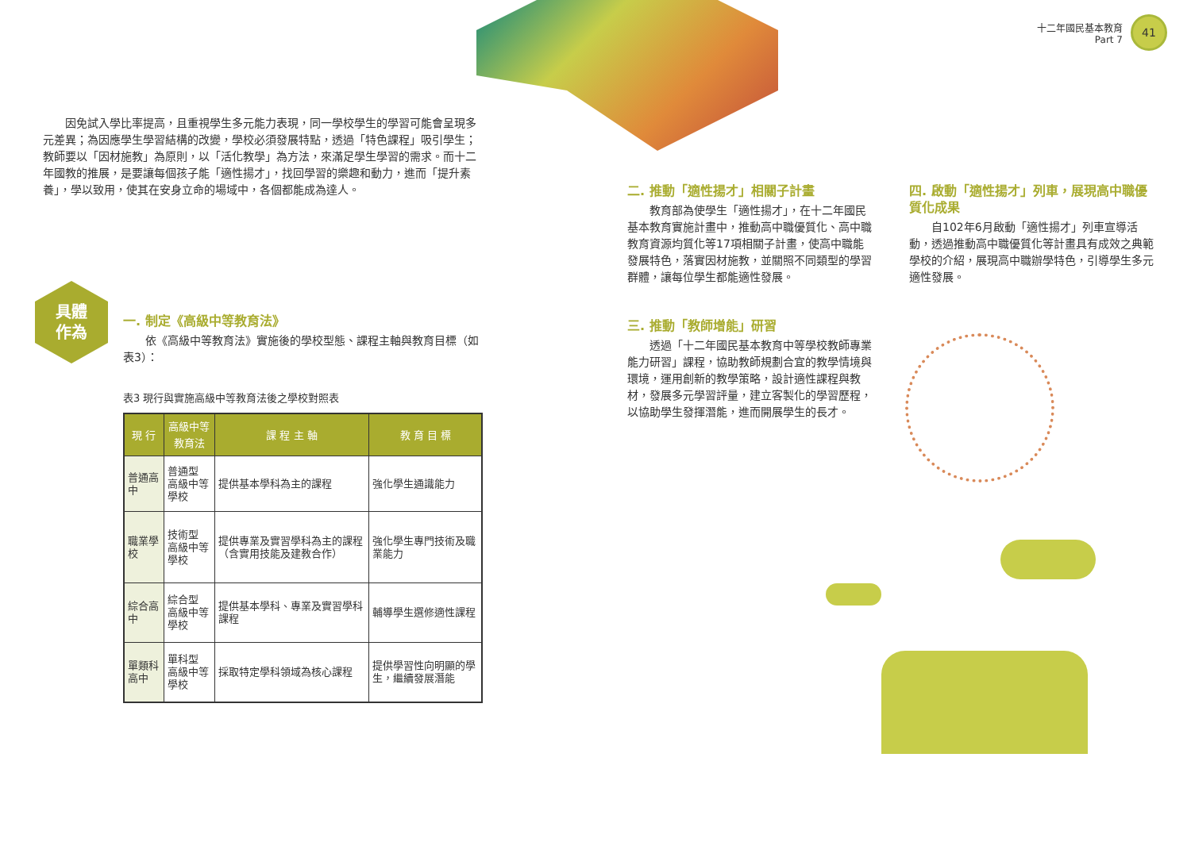十二年國民基本教育
Part 7
41
因免試入學比率提高，且重視學生多元能力表現，同一學校學生的學習可能會呈現多元差異；為因應學生學習結構的改變，學校必須發展特點，透過「特色課程」吸引學生；教師要以「因材施教」為原則，以「活化教學」為方法，來滿足學生學習的需求。而十二年國教的推展，是要讓每個孩子能「適性揚才」，找回學習的樂趣和動力，進而「提升素養」，學以致用，使其在安身立命的場域中，各個都能成為達人。
具體
作為
一. 制定《高級中等教育法》
依《高級中等教育法》實施後的學校型態、課程主軸與教育目標（如表3）：
表3 現行與實施高級中等教育法後之學校對照表
| 現 行 | 高級中等教育法 | 課 程 主 軸 | 教 育 目 標 |
| --- | --- | --- | --- |
| 普通高中 | 普通型 高級中等學校 | 提供基本學科為主的課程 | 強化學生通識能力 |
| 職業學校 | 技術型 高級中等學校 | 提供專業及實習學科為主的課程（含實用技能及建教合作） | 強化學生專門技術及職業能力 |
| 綜合高中 | 綜合型 高級中等學校 | 提供基本學科、專業及實習學科課程 | 輔導學生選修適性課程 |
| 單類科高中 | 單科型 高級中等學校 | 採取特定學科領域為核心課程 | 提供學習性向明顯的學生，繼續發展潛能 |
二. 推動「適性揚才」相關子計畫
教育部為使學生「適性揚才」，在十二年國民基本教育實施計畫中，推動高中職優質化、高中職教育資源均質化等17項相關子計畫，使高中職能發展特色，落實因材施教，並關照不同類型的學習群體，讓每位學生都能適性發展。
三. 推動「教師增能」研習
透過「十二年國民基本教育中等學校教師專業能力研習」課程，協助教師規劃合宜的教學情境與環境，運用創新的教學策略，設計適性課程與教材，發展多元學習評量，建立客製化的學習歷程，以協助學生發揮潛能，進而開展學生的長才。
四. 啟動「適性揚才」列車，展現高中職優質化成果
自102年6月啟動「適性揚才」列車宣導活動，透過推動高中職優質化等計畫具有成效之典範學校的介紹，展現高中職辦學特色，引導學生多元適性發展。